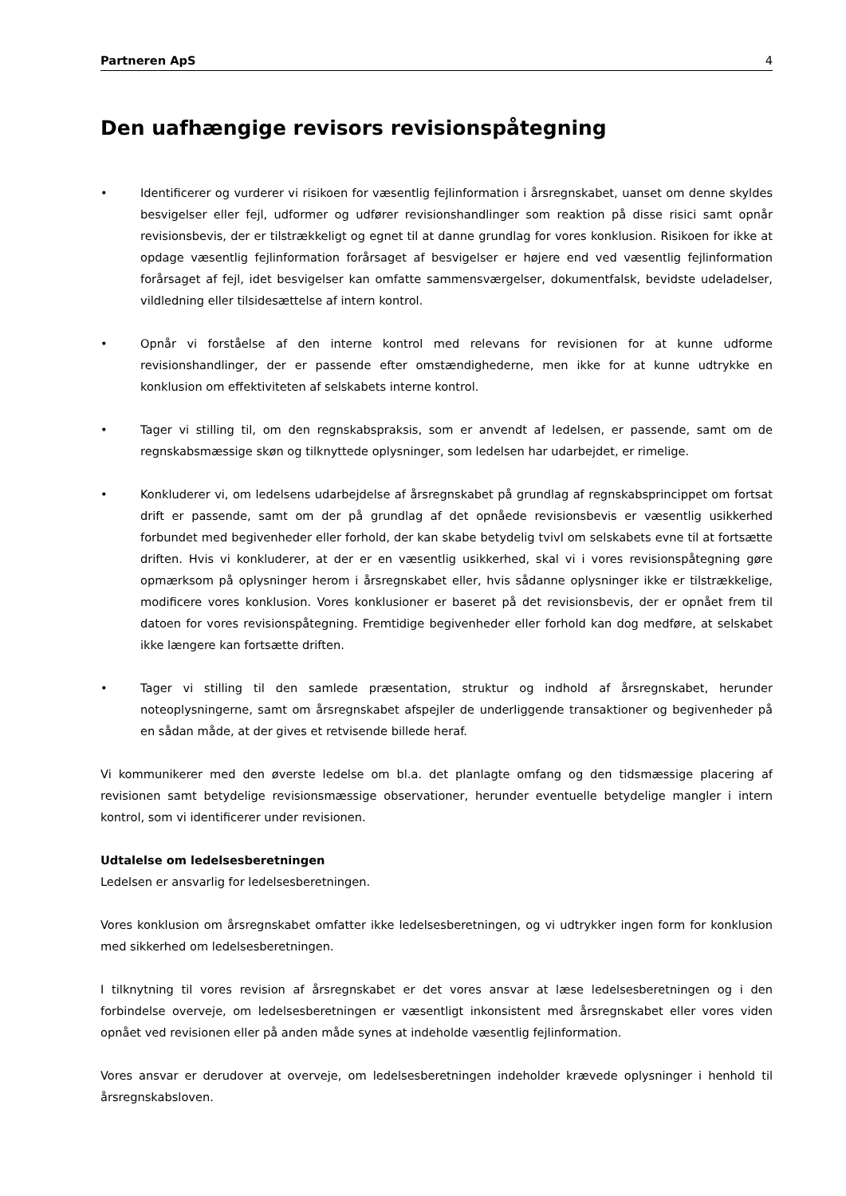Partneren ApS 4
Den uafhængige revisors revisionspåtegning
• Identificerer og vurderer vi risikoen for væsentlig fejlinformation i årsregnskabet, uanset om denne skyldes besvigelser eller fejl, udformer og udfører revisionshandlinger som reaktion på disse risici samt opnår revisionsbevis, der er tilstrækkeligt og egnet til at danne grundlag for vores konklusion. Risikoen for ikke at opdage væsentlig fejlinformation forårsaget af besvigelser er højere end ved væsentlig fejlinformation forårsaget af fejl, idet besvigelser kan omfatte sammensværgelser, dokumentfalsk, bevidste udeladelser, vildledning eller tilsidesættelse af intern kontrol.
• Opnår vi forståelse af den interne kontrol med relevans for revisionen for at kunne udforme revisionshandlinger, der er passende efter omstændighederne, men ikke for at kunne udtrykke en konklusion om effektiviteten af selskabets interne kontrol.
• Tager vi stilling til, om den regnskabspraksis, som er anvendt af ledelsen, er passende, samt om de regnskabsmæssige skøn og tilknyttede oplysninger, som ledelsen har udarbejdet, er rimelige.
• Konkluderer vi, om ledelsens udarbejdelse af årsregnskabet på grundlag af regnskabsprincippet om fortsat drift er passende, samt om der på grundlag af det opnåede revisionsbevis er væsentlig usikkerhed forbundet med begivenheder eller forhold, der kan skabe betydelig tvivl om selskabets evne til at fortsætte driften. Hvis vi konkluderer, at der er en væsentlig usikkerhed, skal vi i vores revisionspåtegning gøre opmærksom på oplysninger herom i årsregnskabet eller, hvis sådanne oplysninger ikke er tilstrækkelige, modificere vores konklusion. Vores konklusioner er baseret på det revisionsbevis, der er opnået frem til datoen for vores revisionspåtegning. Fremtidige begivenheder eller forhold kan dog medføre, at selskabet ikke længere kan fortsætte driften.
• Tager vi stilling til den samlede præsentation, struktur og indhold af årsregnskabet, herunder noteoplysningerne, samt om årsregnskabet afspejler de underliggende transaktioner og begivenheder på en sådan måde, at der gives et retvisende billede heraf.
Vi kommunikerer med den øverste ledelse om bl.a. det planlagte omfang og den tidsmæssige placering af revisionen samt betydelige revisionsmæssige observationer, herunder eventuelle betydelige mangler i intern kontrol, som vi identificerer under revisionen.
Udtalelse om ledelsesberetningen
Ledelsen er ansvarlig for ledelsesberetningen.
Vores konklusion om årsregnskabet omfatter ikke ledelsesberetningen, og vi udtrykker ingen form for konklusion med sikkerhed om ledelsesberetningen.
I tilknytning til vores revision af årsregnskabet er det vores ansvar at læse ledelsesberetningen og i den forbindelse overveje, om ledelsesberetningen er væsentligt inkonsistent med årsregnskabet eller vores viden opnået ved revisionen eller på anden måde synes at indeholde væsentlig fejlinformation.
Vores ansvar er derudover at overveje, om ledelsesberetningen indeholder krævede oplysninger i henhold til årsregnskabsloven.